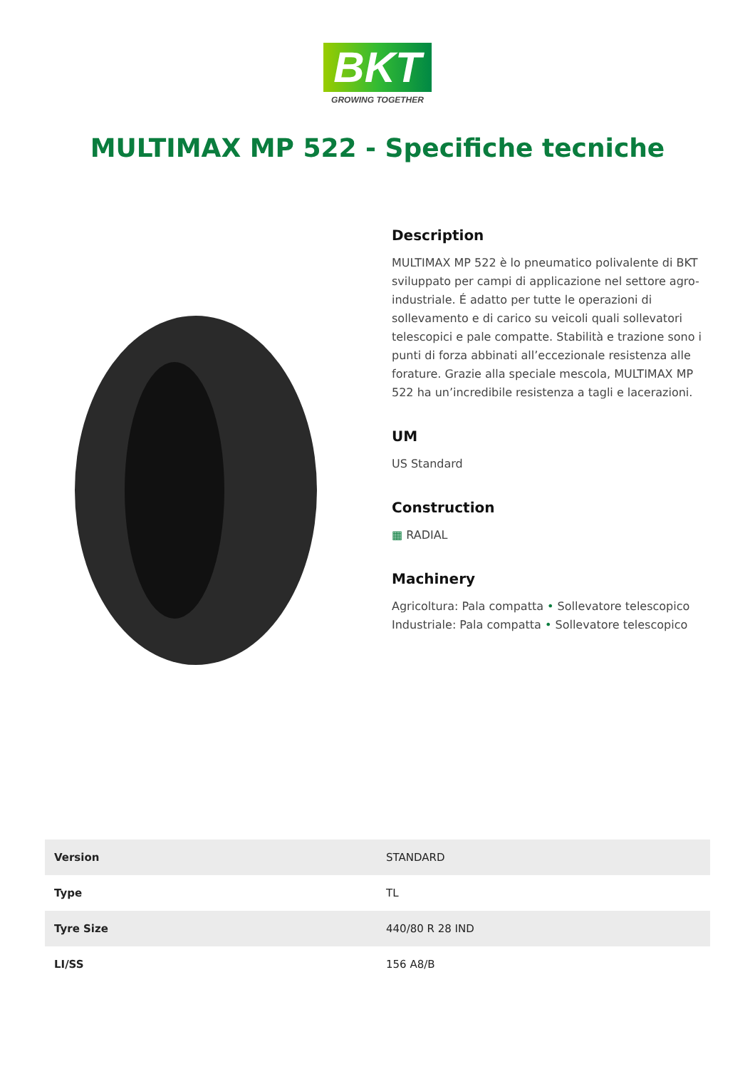BKT
GROWING TOGETHER
MULTIMAX MP 522 - Specifiche tecniche
Description
MULTIMAX MP 522 è lo pneumatico polivalente di BKT sviluppato per campi di applicazione nel settore agro-industriale. É adatto per tutte le operazioni di sollevamento e di carico su veicoli quali sollevatori telescopici e pale compatte. Stabilità e trazione sono i punti di forza abbinati all’eccezionale resistenza alle forature. Grazie alla speciale mescola, MULTIMAX MP 522 ha un’incredibile resistenza a tagli e lacerazioni.
UM
US Standard
Construction
▦ RADIAL
Machinery
Agricoltura: Pala compatta • Sollevatore telescopico
Industriale: Pala compatta • Sollevatore telescopico
| Version | STANDARD |
| Type | TL |
| Tyre Size | 440/80 R 28 IND |
| LI/SS | 156 A8/B |